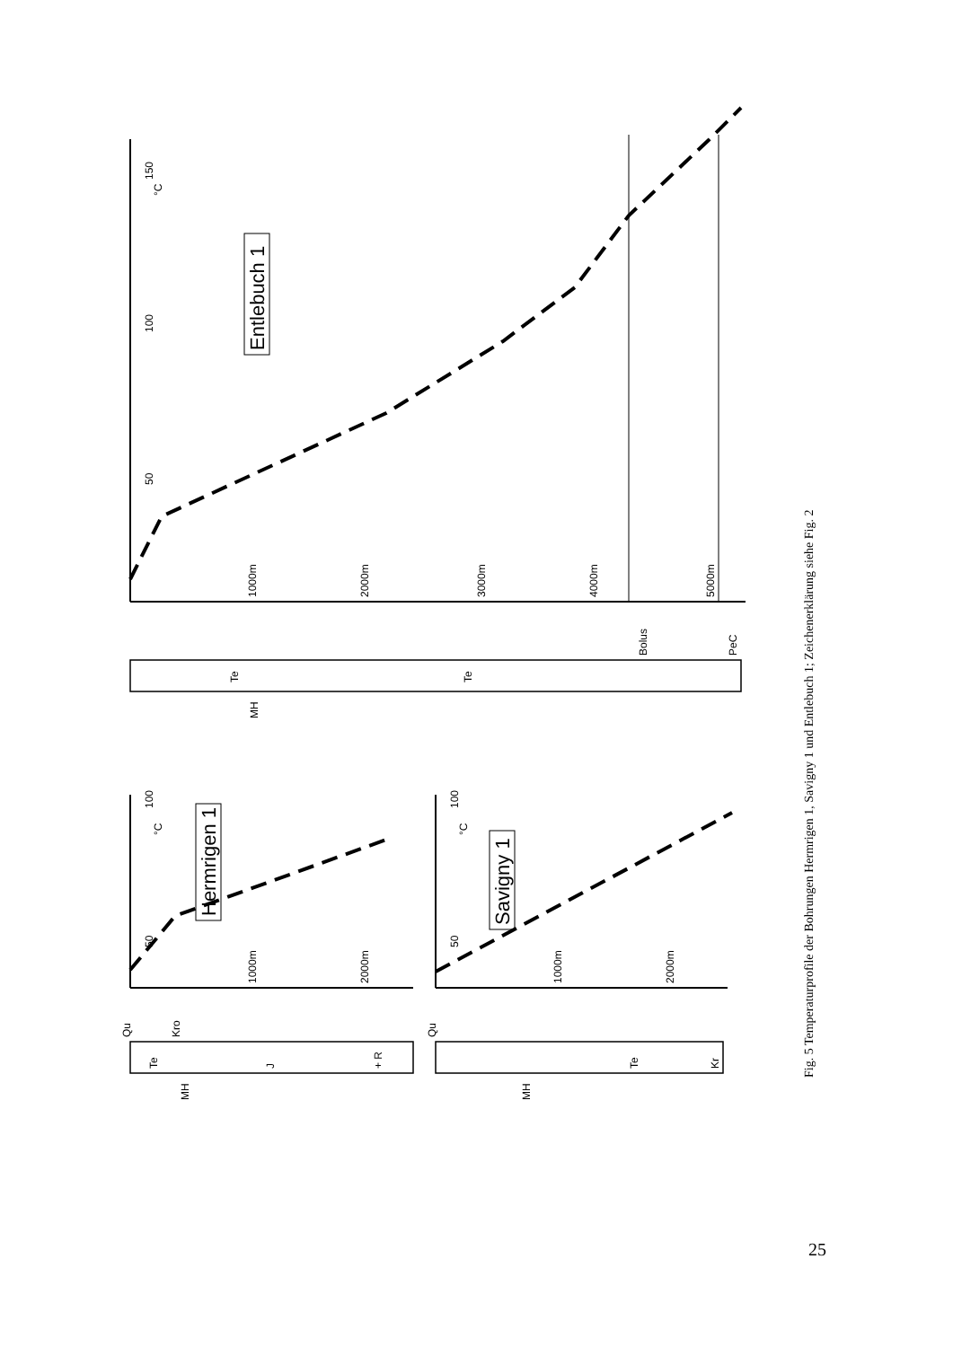50
100
150
°C
1000m
2000m
3000m
4000m
5000m
Entlebuch 1
Te
Te
Bolus
PeC
MH
50
100
°C
1000m
2000m
Hermrigen 1
Te
J
+ R
Qu
Kro
MH
50
100
°C
1000m
2000m
Savigny 1
Te
Kr
Qu
MH
Fig. 5 Temperaturprofile der Bohrungen Hermrigen 1, Savigny 1 und Entlebuch 1; Zeichenerklärung siehe Fig. 2
25